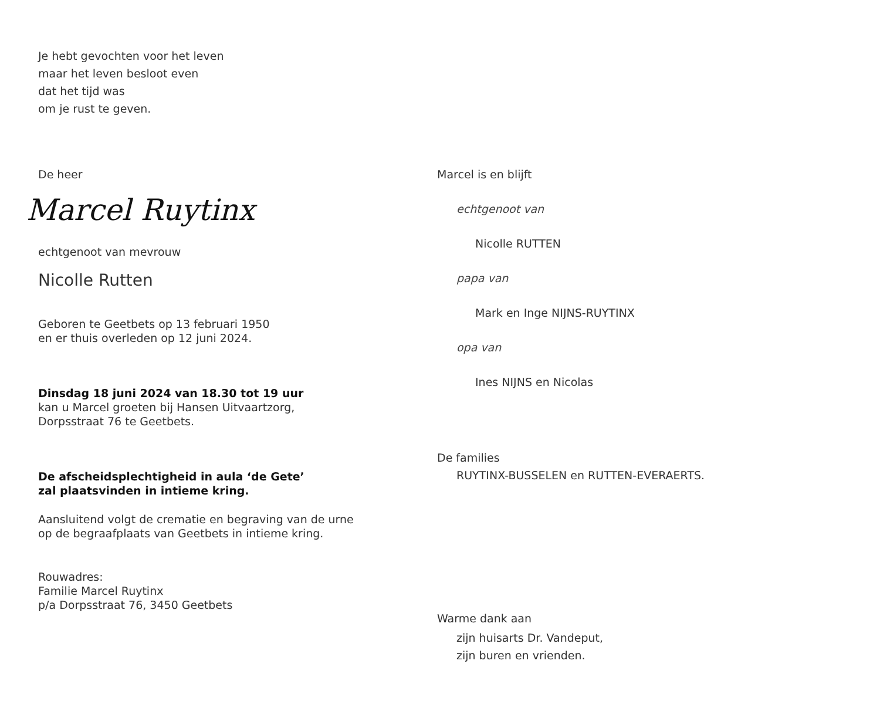Je hebt gevochten voor het leven
maar het leven besloot even
dat het tijd was
om je rust te geven.
De heer
Marcel Ruytinx
echtgenoot van mevrouw
Nicolle Rutten
Geboren te Geetbets op 13 februari 1950
en er thuis overleden op 12 juni 2024.
Dinsdag 18 juni 2024 van 18.30 tot 19 uur
kan u Marcel groeten bij Hansen Uitvaartzorg,
Dorpsstraat 76 te Geetbets.
De afscheidsplechtigheid in aula ‘de Gete’
zal plaatsvinden in intieme kring.
Aansluitend volgt de crematie en begraving van de urne
op de begraafplaats van Geetbets in intieme kring.
Rouwadres:
Familie Marcel Ruytinx
p/a Dorpsstraat 76, 3450 Geetbets
Marcel is en blijft
echtgenoot van
Nicolle RUTTEN
papa van
Mark en Inge NIJNS-RUYTINX
opa van
Ines NIJNS en Nicolas
De families
RUYTINX-BUSSELEN en RUTTEN-EVERAERTS.
Warme dank aan
zijn huisarts Dr. Vandeput,
zijn buren en vrienden.